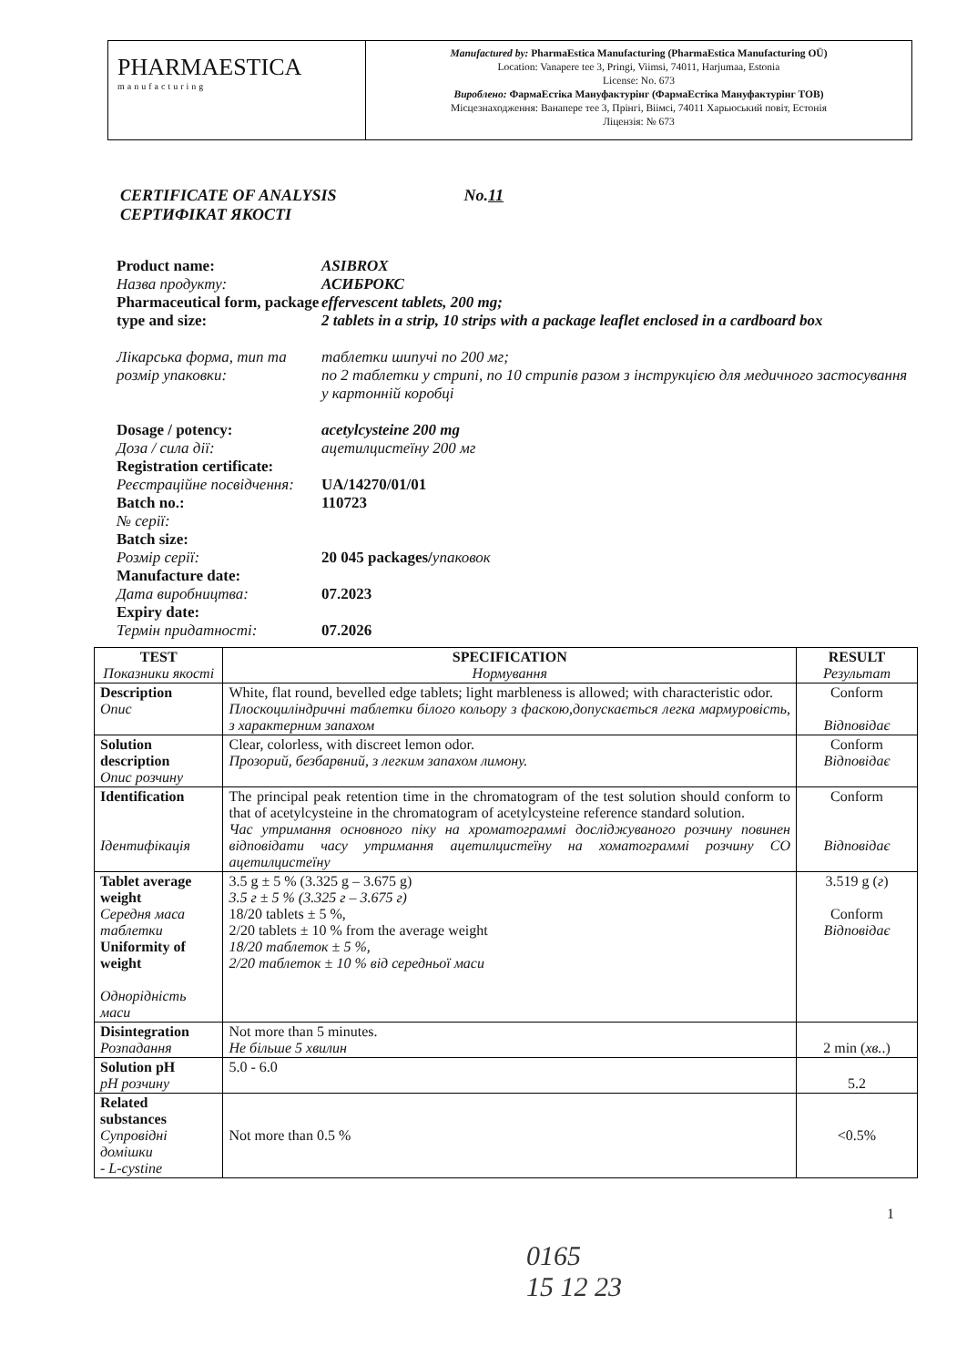PHARMAESTICA
manufacturing
Manufactured by: PharmaEstica Manufacturing (PharmaEstica Manufacturing OÜ)
Location: Vanapere tee 3, Pringi, Viimsi, 74011, Harjumaa, Estonia
License: No. 673
Вироблено: ФармаЕстіка Мануфактурінг (ФармаЕстіка Мануфактурінг ТОВ)
Місцезнаходження: Ванапере тее 3, Прінгі, Віімсі, 74011 Харьюський повіт, Естонія
Ліцензія: № 673
CERTIFICATE OF ANALYSIS
СЕРТИФІКАТ ЯКОСТІ
No.11
Product name:
Назва продукту:
Pharmaceutical form, package type and size:
ASIBROX
АСИБРОКС
effervescent tablets, 200 mg;
2 tablets in a strip, 10 strips with a package leaflet enclosed in a cardboard box
Лікарська форма, тип та розмір упаковки:
таблетки шипучі по 200 мг;
по 2 таблетки у стрипі, по 10 стрипів разом з інструкцією для медичного застосування у картонній коробці
Dosage / potency:
Доза / сила дії:
acetylcysteine 200 mg
ацетилцистеїну 200 мг
Registration certificate:
Реєстраційне посвідчення:
UA/14270/01/01
Batch no.:
№ серії:
110723
Batch size:
Розмір серії:
20 045 packages/упаковок
Manufacture date:
Дата виробництва:
07.2023
Expiry date:
Термін придатності:
07.2026
| TEST Показники якості | SPECIFICATION Нормування | RESULT Результат |
| --- | --- | --- |
| Description Опис | White, flat round, bevelled edge tablets; light marbleness is allowed; with characteristic odor. Плоскоциліндричні таблетки білого кольору з фаскою,допускається легка мармуровість, з характерним запахом | Conform Відповідає |
| Solution description Опис розчину | Clear, colorless, with discreet lemon odor. Прозорий, безбарвний, з легким запахом лимону. | Conform Відповідає |
| Identification Ідентифікація | The principal peak retention time in the chromatogram of the test solution should conform to that of acetylcysteine in the chromatogram of acetylcysteine reference standard solution. Час утримання основного піку на хроматограммі досліджуваного розчину повинен відповідати часу утримання ацетилцистеїну на хоматограммі розчину СО ацетилцистеїну | Conform Відповідає |
| Tablet average weight Середня маса таблетки Uniformity of weight Однорідність маси | 3.5 g ± 5 % (3.325 g – 3.675 g) 3.5 г ± 5 % (3.325 г – 3.675 г) 18/20 tablets ± 5 %, 2/20 tablets ± 10 % from the average weight 18/20 таблеток ± 5 %, 2/20 таблеток ± 10 % від середньої маси | 3.519 g ( г ) Conform Відповідає |
| Disintegration Розпадання | Not more than 5 minutes. Не більше 5 хвилин | 2 min ( хв. .) |
| Solution pH pH розчину | 5.0 - 6.0 | 5.2 |
| Related substances Супровідні домішки - L-cystine | Not more than 0.5 % | <0.5% |
1
0165
15 12 23